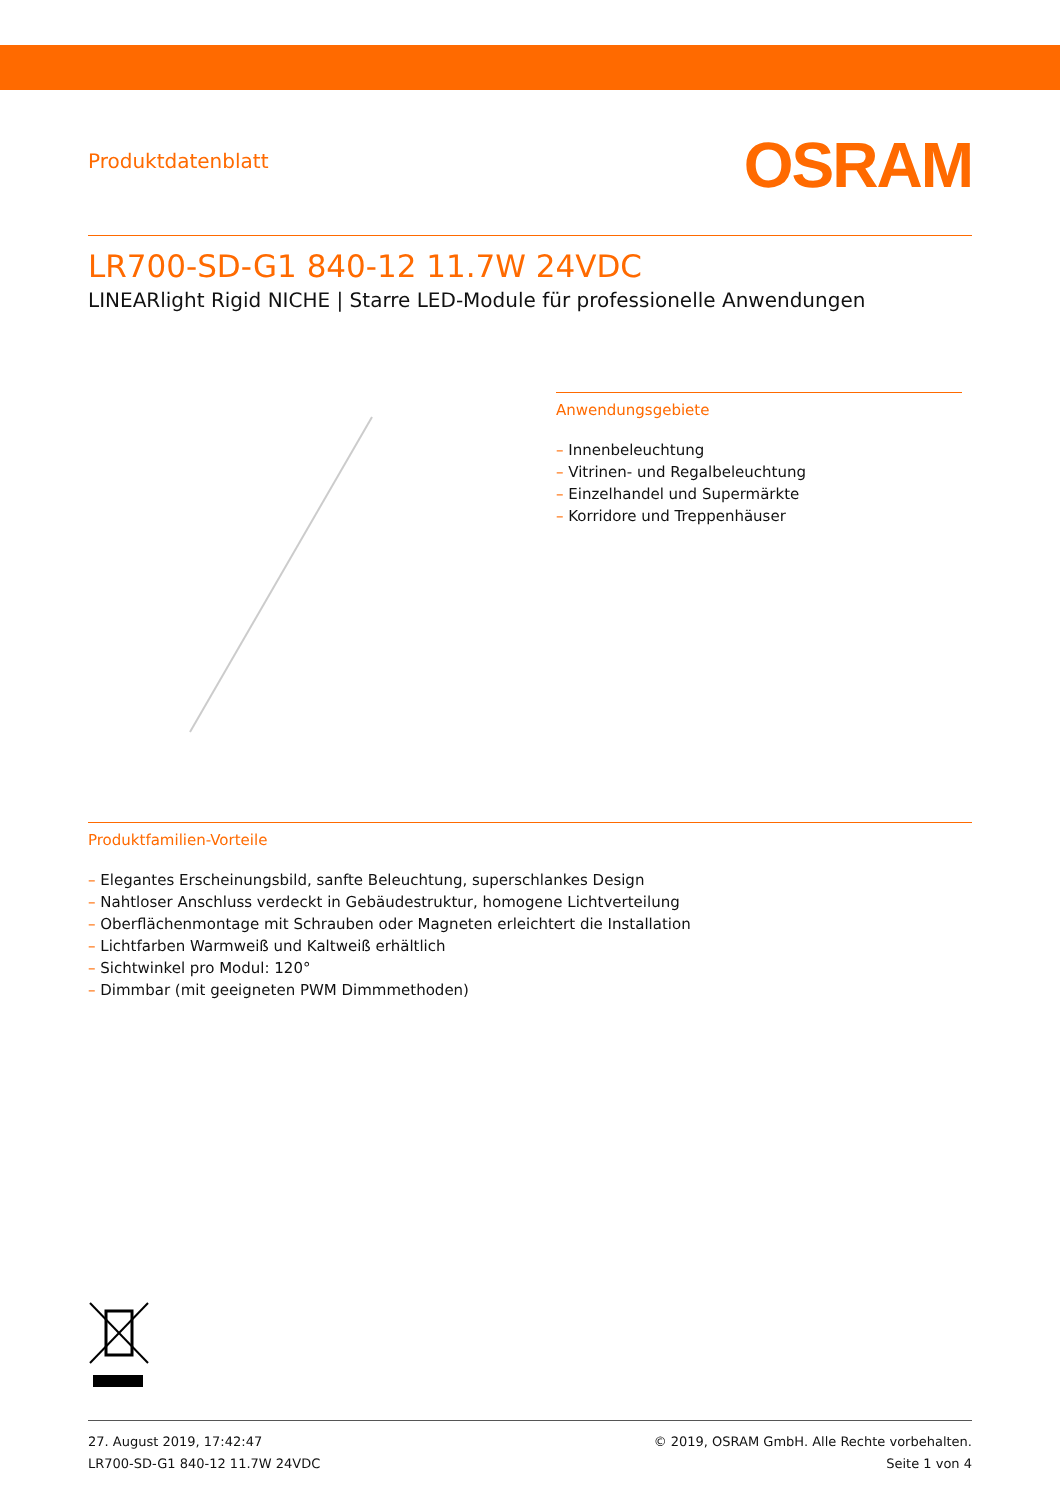Produktdatenblatt
OSRAM
LR700-SD-G1 840-12 11.7W 24VDC
LINEARlight Rigid NICHE | Starre LED-Module für professionelle Anwendungen
Anwendungsgebiete
– Innenbeleuchtung
– Vitrinen- und Regalbeleuchtung
– Einzelhandel und Supermärkte
– Korridore und Treppenhäuser
Produktfamilien-Vorteile
– Elegantes Erscheinungsbild, sanfte Beleuchtung, superschlankes Design
– Nahtloser Anschluss verdeckt in Gebäudestruktur, homogene Lichtverteilung
– Oberflächenmontage mit Schrauben oder Magneten erleichtert die Installation
– Lichtfarben Warmweiß und Kaltweiß erhältlich
– Sichtwinkel pro Modul: 120°
– Dimmbar (mit geeigneten PWM Dimmmethoden)
27. August 2019, 17:42:47
LR700-SD-G1 840-12 11.7W 24VDC
© 2019, OSRAM GmbH. Alle Rechte vorbehalten.
Seite 1 von 4